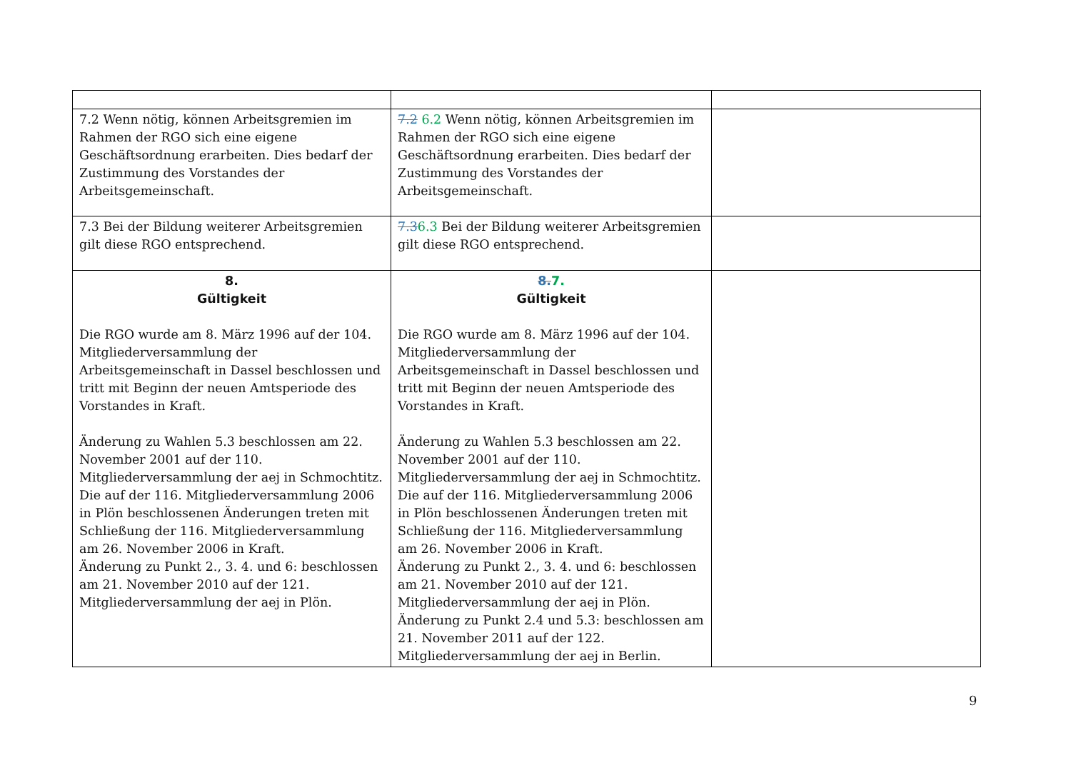| 7.2 Wenn nötig, können Arbeitsgremien im Rahmen der RGO sich eine eigene Geschäftsordnung erarbeiten. Dies bedarf der Zustimmung des Vorstandes der Arbeitsgemeinschaft. | 7.2 6.2 Wenn nötig, können Arbeitsgremien im Rahmen der RGO sich eine eigene Geschäftsordnung erarbeiten. Dies bedarf der Zustimmung des Vorstandes der Arbeitsgemeinschaft. | |
| 7.3 Bei der Bildung weiterer Arbeitsgremien gilt diese RGO entsprechend. | 7.3 6.3 Bei der Bildung weiterer Arbeitsgremien gilt diese RGO entsprechend. | |
| 8. Gültigkeit Die RGO wurde am 8. März 1996 auf der 104. Mitgliederversammlung der Arbeitsgemeinschaft in Dassel beschlossen und tritt mit Beginn der neuen Amtsperiode des Vorstandes in Kraft. Änderung zu Wahlen 5.3 beschlossen am 22. November 2001 auf der 110. Mitgliederversammlung der aej in Schmochtitz. Die auf der 116. Mitgliederversammlung 2006 in Plön beschlossenen Änderungen treten mit Schließung der 116. Mitgliederversammlung am 26. November 2006 in Kraft. Änderung zu Punkt 2., 3. 4. und 6: beschlossen am 21. November 2010 auf der 121. Mitgliederversammlung der aej in Plön. | 8. 7. Gültigkeit Die RGO wurde am 8. März 1996 auf der 104. Mitgliederversammlung der Arbeitsgemeinschaft in Dassel beschlossen und tritt mit Beginn der neuen Amtsperiode des Vorstandes in Kraft. Änderung zu Wahlen 5.3 beschlossen am 22. November 2001 auf der 110. Mitgliederversammlung der aej in Schmochtitz. Die auf der 116. Mitgliederversammlung 2006 in Plön beschlossenen Änderungen treten mit Schließung der 116. Mitgliederversammlung am 26. November 2006 in Kraft. Änderung zu Punkt 2., 3. 4. und 6: beschlossen am 21. November 2010 auf der 121. Mitgliederversammlung der aej in Plön. Änderung zu Punkt 2.4 und 5.3: beschlossen am 21. November 2011 auf der 122. Mitgliederversammlung der aej in Berlin. | |
9